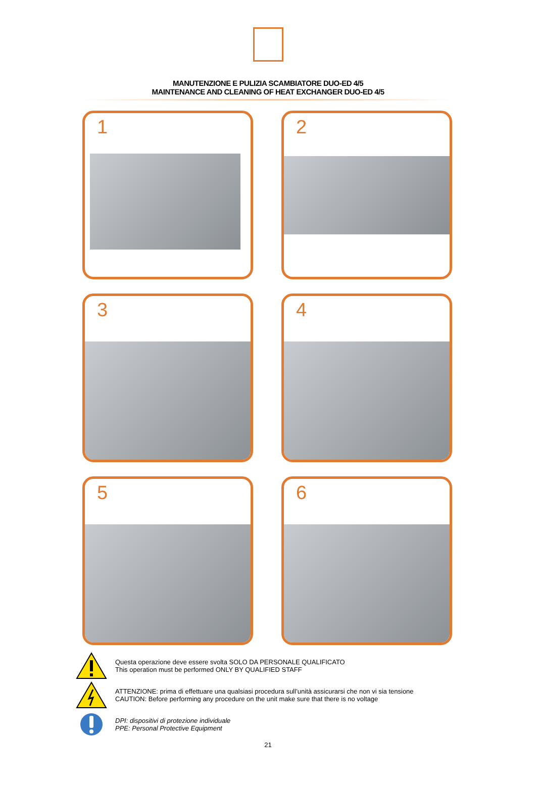MANUTENZIONE E PULIZIA SCAMBIATORE DUO-ED 4/5
MAINTENANCE AND CLEANING OF HEAT EXCHANGER DUO-ED 4/5
1
2
3
4
5
6
Questa operazione deve essere svolta SOLO DA PERSONALE QUALIFICATO
This operation must be performed ONLY BY QUALIFIED STAFF
ATTENZIONE: prima di effettuare una qualsiasi procedura sull’unità assicurarsi che non vi sia tensione
CAUTION: Before performing any procedure on the unit make sure that there is no voltage
DPI: dispositivi di protezione individuale
PPE: Personal Protective Equipment
21